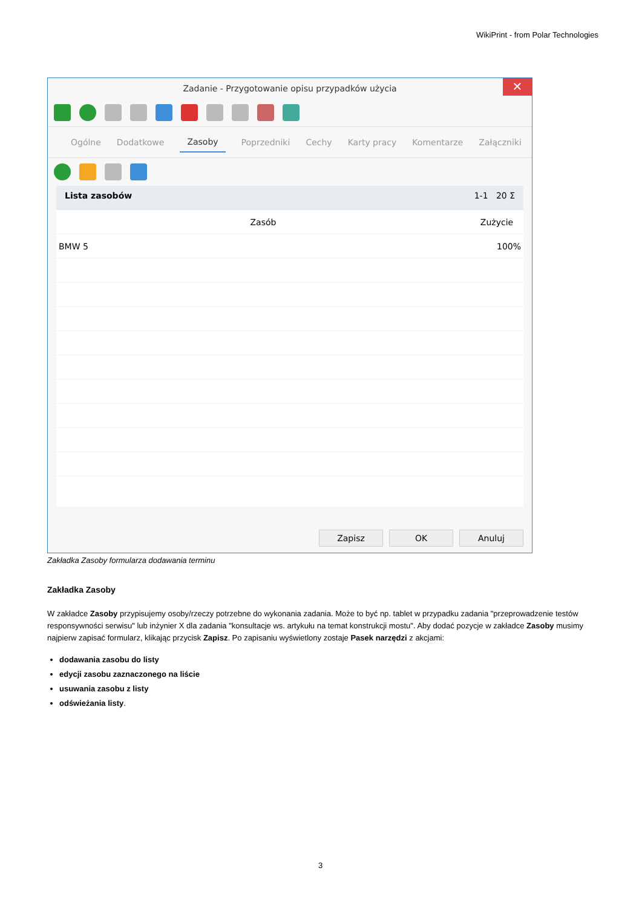WikiPrint - from Polar Technologies
Zadanie - Przygotowanie opisu przypadków użycia ✕
Ogólne Dodatkowe Zasoby Poprzedniki Cechy Karty pracy Komentarze Załączniki
Lista zasobów 1-1 20 Σ
| Zasób | Zużycie |
| --- | --- |
| BMW 5 | 100% |
Zapisz OK Anuluj
Zakładka Zasoby formularza dodawania terminu
Zakładka Zasoby
W zakładce Zasoby przypisujemy osoby/rzeczy potrzebne do wykonania zadania. Może to być np. tablet w przypadku zadania "przeprowadzenie testów responsywności serwisu" lub inżynier X dla zadania "konsultacje ws. artykułu na temat konstrukcji mostu". Aby dodać pozycje w zakładce Zasoby musimy najpierw zapisać formularz, klikając przycisk Zapisz. Po zapisaniu wyświetlony zostaje Pasek narzędzi z akcjami:
dodawania zasobu do listy
edycji zasobu zaznaczonego na liście
usuwania zasobu z listy
odświeżania listy.
3